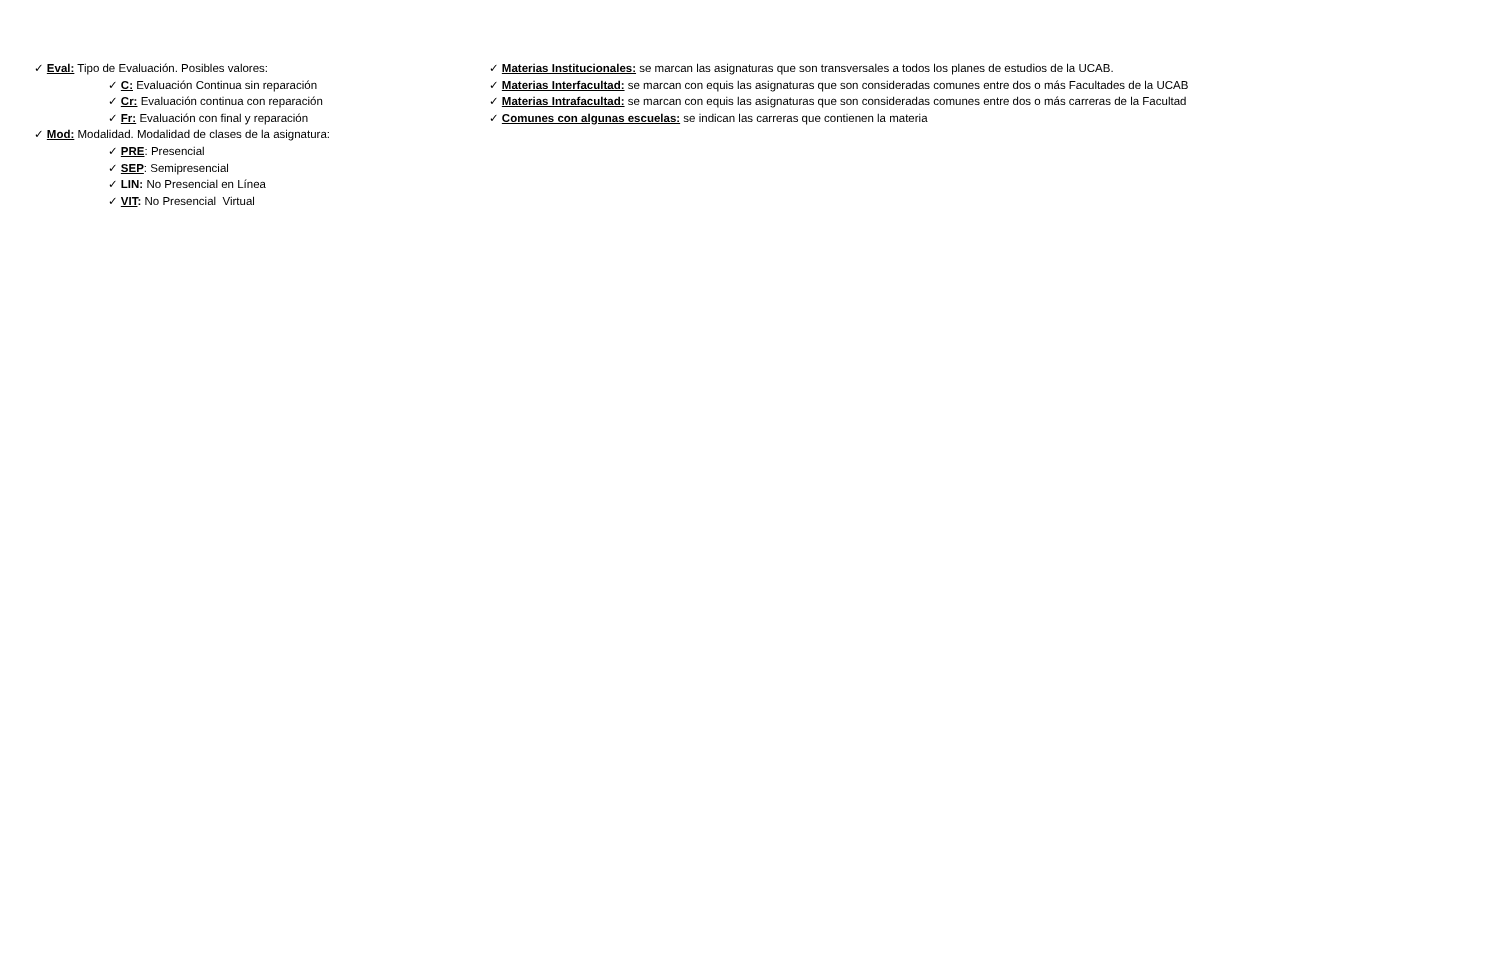✓ Eval: Tipo de Evaluación. Posibles valores:
✓ C: Evaluación Continua sin reparación
✓ Cr: Evaluación continua con reparación
✓ Fr: Evaluación con final y reparación
✓ Mod: Modalidad. Modalidad de clases de la asignatura:
✓ PRE: Presencial
✓ SEP: Semipresencial
✓ LIN: No Presencial en Línea
✓ VIT: No Presencial Virtual
✓ Materias Institucionales: se marcan las asignaturas que son transversales a todos los planes de estudios de la UCAB.
✓ Materias Interfacultad: se marcan con equis las asignaturas que son consideradas comunes entre dos o más Facultades de la UCAB
✓ Materias Intrafacultad: se marcan con equis las asignaturas que son consideradas comunes entre dos o más carreras de la Facultad
✓ Comunes con algunas escuelas: se indican las carreras que contienen la materia